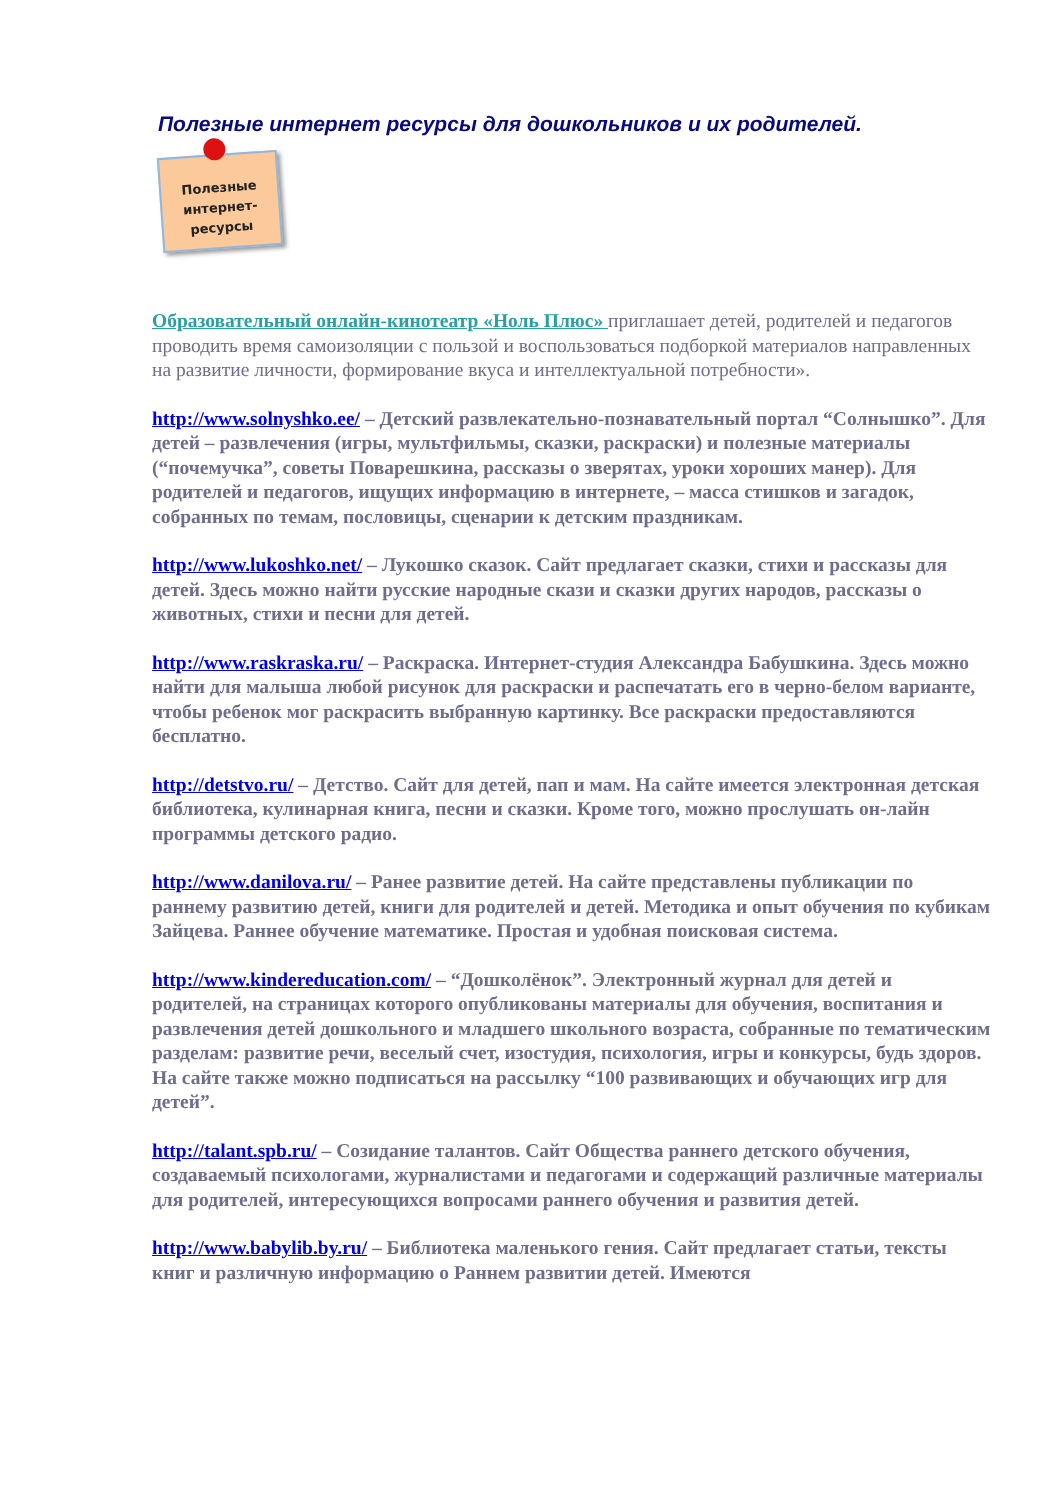Полезные интернет ресурсы для дошкольников и их родителей.
Полезные
интернет-
ресурсы
Образовательный онлайн-кинотеатр «Ноль Плюс» приглашает детей, родителей и педагогов проводить время самоизоляции с пользой и воспользоваться подборкой материалов направленных на развитие личности, формирование вкуса и интеллектуальной потребности».
http://www.solnyshko.ee/ – Детский развлекательно-познавательный портал “Солнышко”. Для детей – развлечения (игры, мультфильмы, сказки, раскраски) и полезные материалы (“почемучка”, советы Поварешкина, рассказы о зверятах, уроки хороших манер). Для родителей и педагогов, ищущих информацию в интернете, – масса стишков и загадок, собранных по темам, пословицы, сценарии к детским праздникам.
http://www.lukoshko.net/ – Лукошко сказок. Сайт предлагает сказки, стихи и рассказы для детей. Здесь можно найти русские народные скази и сказки других народов, рассказы о животных, стихи и песни для детей.
http://www.raskraska.ru/ – Раскраска. Интернет-студия Александра Бабушкина. Здесь можно найти для малыша любой рисунок для раскраски и распечатать его в черно-белом варианте, чтобы ребенок мог раскрасить выбранную картинку. Все раскраски предоставляются бесплатно.
http://detstvo.ru/ – Детство. Сайт для детей, пап и мам. На сайте имеется электронная детская библиотека, кулинарная книга, песни и сказки. Кроме того, можно прослушать он-лайн программы детского радио.
http://www.danilova.ru/ – Ранее развитие детей. На сайте представлены публикации по раннему развитию детей, книги для родителей и детей. Методика и опыт обучения по кубикам Зайцева. Раннее обучение математике. Простая и удобная поисковая система.
http://www.kindereducation.com/ – “Дошколёнок”. Электронный журнал для детей и родителей, на страницах которого опубликованы материалы для обучения, воспитания и развлечения детей дошкольного и младшего школьного возраста, собранные по тематическим разделам: развитие речи, веселый счет, изостудия, психология, игры и конкурсы, будь здоров. На сайте также можно подписаться на рассылку “100 развивающих и обучающих игр для детей”.
http://talant.spb.ru/ – Созидание талантов. Сайт Общества раннего детского обучения, создаваемый психологами, журналистами и педагогами и содержащий различные материалы для родителей, интересующихся вопросами раннего обучения и развития детей.
http://www.babylib.by.ru/ – Библиотека маленького гения. Сайт предлагает статьи, тексты книг и различную информацию о Раннем развитии детей. Имеются